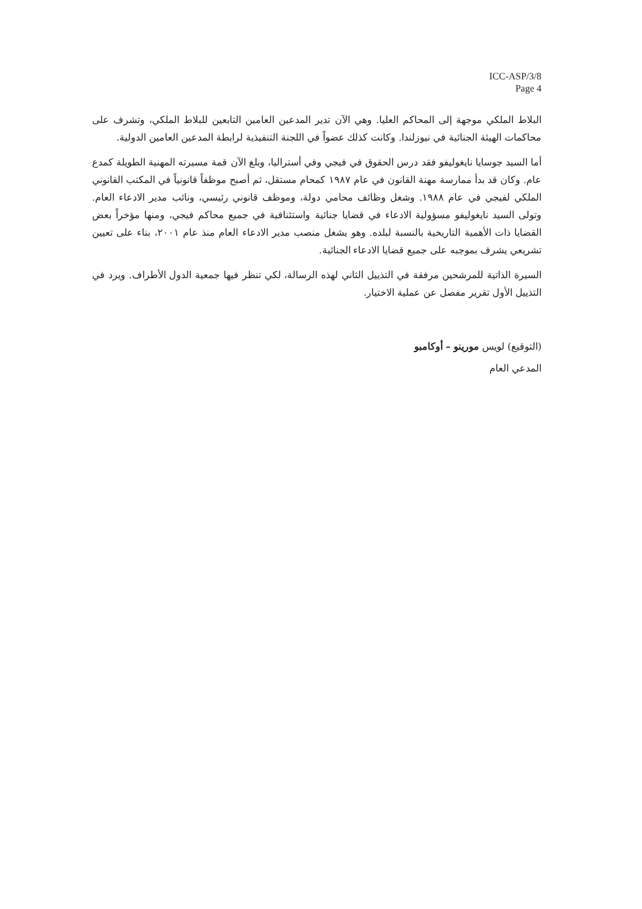ICC-ASP/3/8
Page 4
البلاط الملكي موجهة إلى المحاكم العليا. وهي الآن تدير المدعين العامين التابعين للبلاط الملكي، وتشرف على محاكمات الهيئة الجنائية في نيوزلندا. وكانت كذلك عضواً في اللجنة التنفيذية لرابطة المدعين العامين الدولية.
أما السيد جوسايا نايغوليفو فقد درس الحقوق في فيجي وفي أستراليا، وبلغ الآن قمة مسيرته المهنية الطويلة كمدع عام. وكان قد بدأ ممارسة مهنة القانون في عام ١٩٨٧ كمحام مستقل، ثم أصبح موظفاً قانونياً في المكتب القانوني الملكي لفيجي في عام ١٩٨٨. وشغل وظائف محامي دولة، وموظف قانوني رئيسي، ونائب مدير الادعاء العام. وتولى السيد نايغوليفو مسؤولية الادعاء في قضايا جنائية واستئنافية في جميع محاكم فيجي، ومنها مؤخراً بعض القضايا ذات الأهمية التاريخية بالنسبة لبلده. وهو يشغل منصب مدير الادعاء العام منذ عام ٢٠٠١، بناء على تعيين تشريعي يشرف بموجبه على جميع قضايا الادعاء الجنائية.
السيرة الذاتية للمرشحين مرفقة في التذييل الثاني لهذه الرسالة، لكي تنظر فيها جمعية الدول الأطراف. ويرد في التذييل الأول تقرير مفصل عن عملية الاختيار.
(التوقيع) لويس مورينو – أوكامبو
المدعي العام